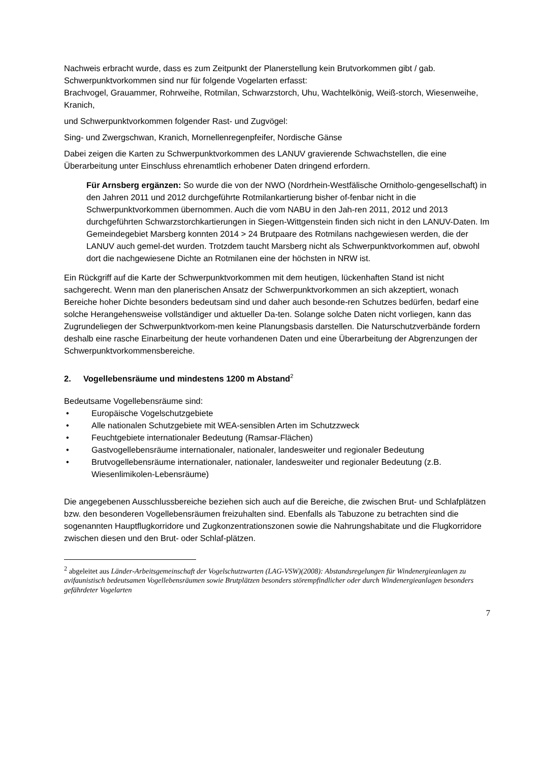Nachweis erbracht wurde, dass es zum Zeitpunkt der Planerstellung kein Brutvorkommen gibt / gab.
Schwerpunktvorkommen sind nur für folgende Vogelarten erfasst:
Brachvogel, Grauammer, Rohrweihe, Rotmilan, Schwarzstorch, Uhu, Wachtelkönig, Weiß-storch, Wiesenweihe, Kranich,
und Schwerpunktvorkommen folgender Rast- und Zugvögel:
Sing- und Zwergschwan, Kranich, Mornellenregenpfeifer, Nordische Gänse
Dabei zeigen die Karten zu Schwerpunktvorkommen des LANUV gravierende Schwachstellen, die eine Überarbeitung unter Einschluss ehrenamtlich erhobener Daten dringend erfordern.
Für Arnsberg ergänzen: So wurde die von der NWO (Nordrhein-Westfälische Ornitholo-gengesellschaft) in den Jahren 2011 und 2012 durchgeführte Rotmilankartierung bisher of-fenbar nicht in die Schwerpunktvorkommen übernommen. Auch die vom NABU in den Jah-ren 2011, 2012 und 2013 durchgeführten Schwarzstorchkartierungen in Siegen-Wittgenstein finden sich nicht in den LANUV-Daten. Im Gemeindegebiet Marsberg konnten 2014 > 24 Brutpaare des Rotmilans nachgewiesen werden, die der LANUV auch gemel-det wurden. Trotzdem taucht Marsberg nicht als Schwerpunktvorkommen auf, obwohl dort die nachgewiesene Dichte an Rotmilanen eine der höchsten in NRW ist.
Ein Rückgriff auf die Karte der Schwerpunktvorkommen mit dem heutigen, lückenhaften Stand ist nicht sachgerecht. Wenn man den planerischen Ansatz der Schwerpunktvorkommen an sich akzeptiert, wonach Bereiche hoher Dichte besonders bedeutsam sind und daher auch besonde-ren Schutzes bedürfen, bedarf eine solche Herangehensweise vollständiger und aktueller Da-ten. Solange solche Daten nicht vorliegen, kann das Zugrundeliegen der Schwerpunktvorkom-men keine Planungsbasis darstellen. Die Naturschutzverbände fordern deshalb eine rasche Einarbeitung der heute vorhandenen Daten und eine Überarbeitung der Abgrenzungen der Schwerpunktvorkommensbereiche.
2. Vogellebensräume und mindestens 1200 m Abstand<sup>2</sup>
Bedeutsame Vogellebensräume sind:
• Europäische Vogelschutzgebiete
• Alle nationalen Schutzgebiete mit WEA-sensiblen Arten im Schutzzweck
• Feuchtgebiete internationaler Bedeutung (Ramsar-Flächen)
• Gastvogellebensräume internationaler, nationaler, landesweiter und regionaler Bedeutung
• Brutvogellebensräume internationaler, nationaler, landesweiter und regionaler Bedeutung (z.B. Wiesenlimikolen-Lebensräume)
Die angegebenen Ausschlussbereiche beziehen sich auch auf die Bereiche, die zwischen Brut- und Schlafplätzen bzw. den besonderen Vogellebensräumen freizuhalten sind. Ebenfalls als Tabuzone zu betrachten sind die sogenannten Hauptflugkorridore und Zugkonzentrationszonen sowie die Nahrungshabitate und die Flugkorridore zwischen diesen und den Brut- oder Schlaf-plätzen.
<sup>2</sup> abgeleitet aus Länder-Arbeitsgemeinschaft der Vogelschutzwarten (LAG-VSW)(2008): Abstandsregelungen für Windenergieanlagen zu avifaunistisch bedeutsamen Vogellebensräumen sowie Brutplätzen besonders störempfindlicher oder durch Windenergieanlagen besonders gefährdeter Vogelarten
7